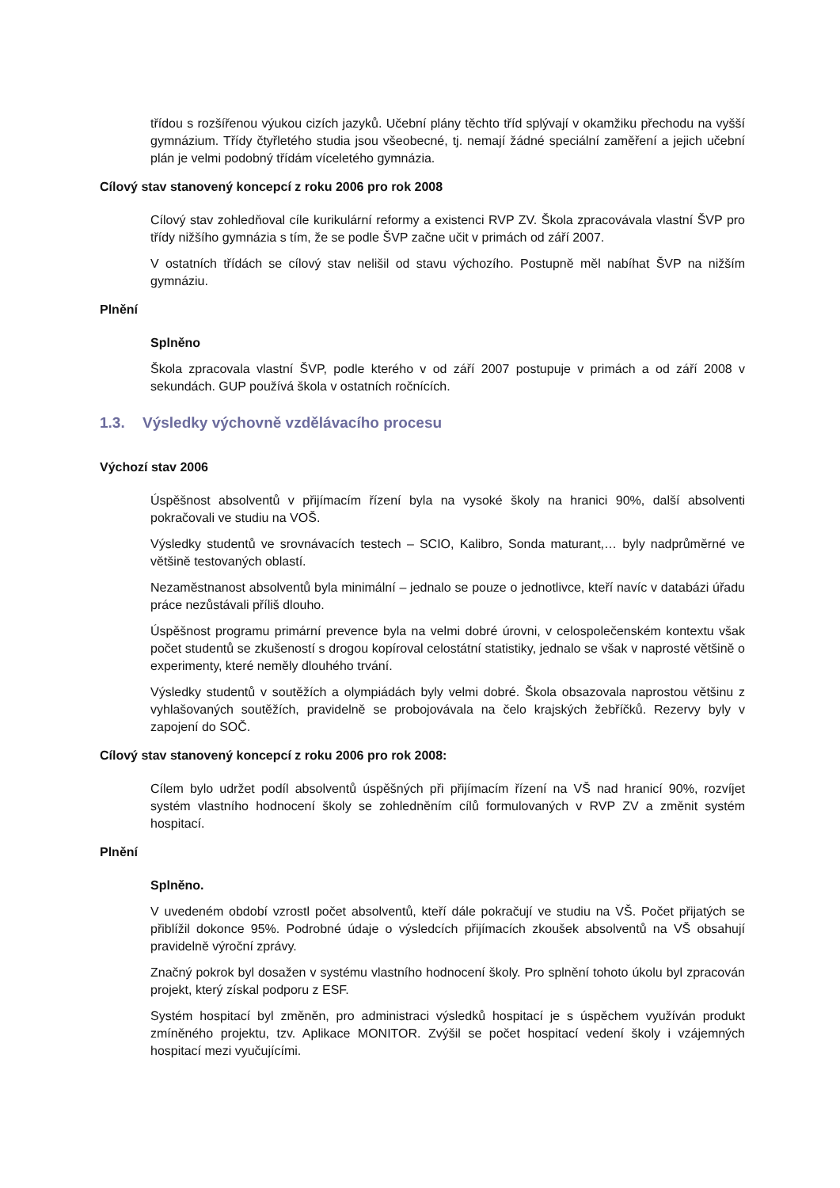třídou s rozšířenou výukou cizích jazyků. Učební plány těchto tříd splývají v okamžiku přechodu na vyšší gymnázium. Třídy čtyřletého studia jsou všeobecné, tj. nemají žádné speciální zaměření a jejich učební plán je velmi podobný třídám víceletého gymnázia.
Cílový stav stanovený koncepcí z roku 2006 pro rok 2008
Cílový stav zohledňoval cíle kurikulární reformy a existenci RVP ZV. Škola zpracovávala vlastní ŠVP pro třídy nižšího gymnázia s tím, že se podle ŠVP začne učit v primách od září 2007.
V ostatních třídách se cílový stav nelišil od stavu výchozího. Postupně měl nabíhat ŠVP na nižším gymnáziu.
Plnění
Splněno
Škola zpracovala vlastní ŠVP, podle kterého v od září 2007 postupuje v primách a od září 2008 v sekundách. GUP používá škola v ostatních ročnících.
1.3. Výsledky výchovně vzdělávacího procesu
Výchozí stav 2006
Úspěšnost absolventů v přijímacím řízení byla na vysoké školy na hranici 90%, další absolventi pokračovali ve studiu na VOŠ.
Výsledky studentů ve srovnávacích testech – SCIO, Kalibro, Sonda maturant,… byly nadprůměrné ve většině testovaných oblastí.
Nezaměstnanost absolventů byla minimální – jednalo se pouze o jednotlivce, kteří navíc v databázi úřadu práce nezůstávali příliš dlouho.
Úspěšnost programu primární prevence byla na velmi dobré úrovni, v celospolečenském kontextu však počet studentů se zkušeností s drogou kopíroval celostátní statistiky, jednalo se však v naprosté většině o experimenty, které neměly dlouhého trvání.
Výsledky studentů v soutěžích a olympiádách byly velmi dobré. Škola obsazovala naprostou většinu z vyhlašovaných soutěžích, pravidelně se probojovávala na čelo krajských žebříčků. Rezervy byly v zapojení do SOČ.
Cílový stav stanovený koncepcí z roku 2006 pro rok 2008:
Cílem bylo udržet podíl absolventů úspěšných při přijímacím řízení na VŠ nad hranicí 90%, rozvíjet systém vlastního hodnocení školy se zohledněním cílů formulovaných v RVP ZV a změnit systém hospitací.
Plnění
Splněno.
V uvedeném období vzrostl počet absolventů, kteří dále pokračují ve studiu na VŠ. Počet přijatých se přiblížil dokonce 95%. Podrobné údaje o výsledcích přijímacích zkoušek absolventů na VŠ obsahují pravidelně výroční zprávy.
Značný pokrok byl dosažen v systému vlastního hodnocení školy. Pro splnění tohoto úkolu byl zpracován projekt, který získal podporu z ESF.
Systém hospitací byl změněn, pro administraci výsledků hospitací je s úspěchem využíván produkt zmíněného projektu, tzv. Aplikace MONITOR. Zvýšil se počet hospitací vedení školy i vzájemných hospitací mezi vyučujícími.